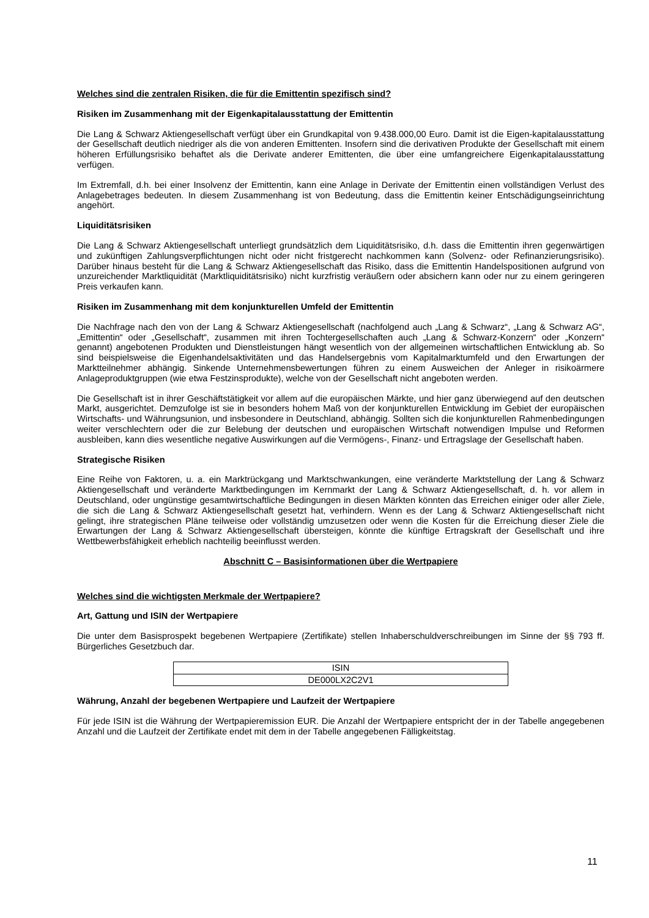Welches sind die zentralen Risiken, die für die Emittentin spezifisch sind?
Risiken im Zusammenhang mit der Eigenkapitalausstattung der Emittentin
Die Lang & Schwarz Aktiengesellschaft verfügt über ein Grundkapital von 9.438.000,00 Euro. Damit ist die Eigen-kapitalausstattung der Gesellschaft deutlich niedriger als die von anderen Emittenten. Insofern sind die derivativen Produkte der Gesellschaft mit einem höheren Erfüllungsrisiko behaftet als die Derivate anderer Emittenten, die über eine umfangreichere Eigenkapitalausstattung verfügen.
Im Extremfall, d.h. bei einer Insolvenz der Emittentin, kann eine Anlage in Derivate der Emittentin einen vollständigen Verlust des Anlagebetrages bedeuten. In diesem Zusammenhang ist von Bedeutung, dass die Emittentin keiner Entschädigungseinrichtung angehört.
Liquiditätsrisiken
Die Lang & Schwarz Aktiengesellschaft unterliegt grundsätzlich dem Liquiditätsrisiko, d.h. dass die Emittentin ihren gegenwärtigen und zukünftigen Zahlungsverpflichtungen nicht oder nicht fristgerecht nachkommen kann (Solvenz- oder Refinanzierungsrisiko). Darüber hinaus besteht für die Lang & Schwarz Aktiengesellschaft das Risiko, dass die Emittentin Handelspositionen aufgrund von unzureichender Marktliquidität (Marktliquiditätsrisiko) nicht kurzfristig veräußern oder absichern kann oder nur zu einem geringeren Preis verkaufen kann.
Risiken im Zusammenhang mit dem konjunkturellen Umfeld der Emittentin
Die Nachfrage nach den von der Lang & Schwarz Aktiengesellschaft (nachfolgend auch „Lang & Schwarz“, „Lang & Schwarz AG“, „Emittentin“ oder „Gesellschaft“, zusammen mit ihren Tochtergesellschaften auch „Lang & Schwarz-Konzern“ oder „Konzern“ genannt) angebotenen Produkten und Dienstleistungen hängt wesentlich von der allgemeinen wirtschaftlichen Entwicklung ab. So sind beispielsweise die Eigenhandelsaktivitäten und das Handelsergebnis vom Kapitalmarktumfeld und den Erwartungen der Marktteilnehmer abhängig. Sinkende Unternehmensbewertungen führen zu einem Ausweichen der Anleger in risikoärmere Anlageproduktgruppen (wie etwa Festzinsprodukte), welche von der Gesellschaft nicht angeboten werden.
Die Gesellschaft ist in ihrer Geschäftstätigkeit vor allem auf die europäischen Märkte, und hier ganz überwiegend auf den deutschen Markt, ausgerichtet. Demzufolge ist sie in besonders hohem Maß von der konjunkturellen Entwicklung im Gebiet der europäischen Wirtschafts- und Währungsunion, und insbesondere in Deutschland, abhängig. Sollten sich die konjunkturellen Rahmenbedingungen weiter verschlechtern oder die zur Belebung der deutschen und europäischen Wirtschaft notwendigen Impulse und Reformen ausbleiben, kann dies wesentliche negative Auswirkungen auf die Vermögens-, Finanz- und Ertragslage der Gesellschaft haben.
Strategische Risiken
Eine Reihe von Faktoren, u. a. ein Marktrückgang und Marktschwankungen, eine veränderte Marktstellung der Lang & Schwarz Aktiengesellschaft und veränderte Marktbedingungen im Kernmarkt der Lang & Schwarz Aktiengesellschaft, d. h. vor allem in Deutschland, oder ungünstige gesamtwirtschaftliche Bedingungen in diesen Märkten könnten das Erreichen einiger oder aller Ziele, die sich die Lang & Schwarz Aktiengesellschaft gesetzt hat, verhindern. Wenn es der Lang & Schwarz Aktiengesellschaft nicht gelingt, ihre strategischen Pläne teilweise oder vollständig umzusetzen oder wenn die Kosten für die Erreichung dieser Ziele die Erwartungen der Lang & Schwarz Aktiengesellschaft übersteigen, könnte die künftige Ertragskraft der Gesellschaft und ihre Wettbewerbsfähigkeit erheblich nachteilig beeinflusst werden.
Abschnitt C – Basisinformationen über die Wertpapiere
Welches sind die wichtigsten Merkmale der Wertpapiere?
Art, Gattung und ISIN der Wertpapiere
Die unter dem Basisprospekt begebenen Wertpapiere (Zertifikate) stellen Inhaberschuldverschreibungen im Sinne der §§ 793 ff. Bürgerliches Gesetzbuch dar.
| ISIN |
| DE000LX2C2V1 |
Währung, Anzahl der begebenen Wertpapiere und Laufzeit der Wertpapiere
Für jede ISIN ist die Währung der Wertpapieremission EUR. Die Anzahl der Wertpapiere entspricht der in der Tabelle angegebenen Anzahl und die Laufzeit der Zertifikate endet mit dem in der Tabelle angegebenen Fälligkeitstag.
11